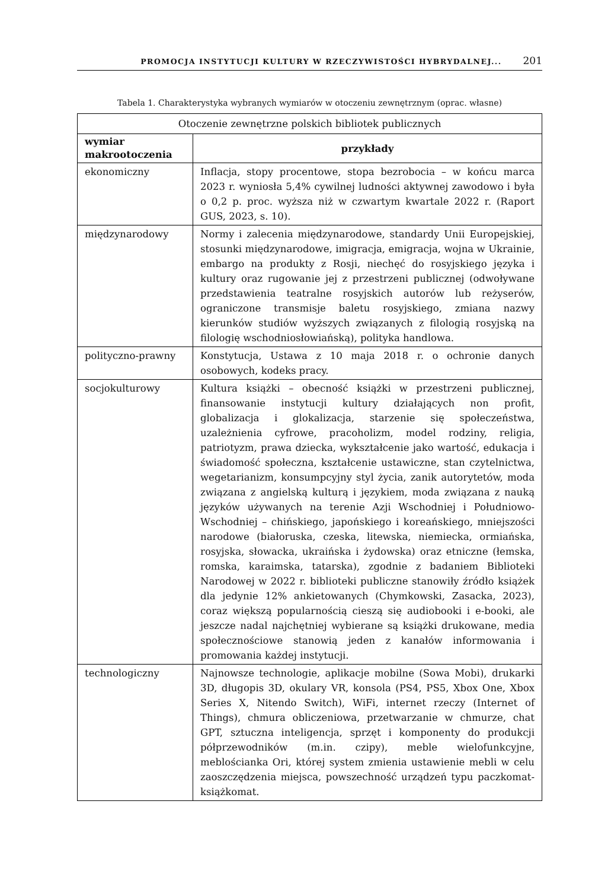PROMOCJA INSTYTUCJI KULTURY W RZECZYWISTOŚCI HYBRYDALNEJ... 201
Tabela 1. Charakterystyka wybranych wymiarów w otoczeniu zewnętrznym (oprac. własne)
| Otoczenie zewnętrzne polskich bibliotek publicznych | |
| wymiar makrootoczenia | przykłady |
| ekonomiczny | Inflacja, stopy procentowe, stopa bezrobocia – w końcu marca 2023 r. wyniosła 5,4% cywilnej ludności aktywnej zawodowo i była o 0,2 p. proc. wyższa niż w czwartym kwartale 2022 r. (Raport GUS, 2023, s. 10). |
| międzynarodowy | Normy i zalecenia międzynarodowe, standardy Unii Europejskiej, stosunki międzynarodowe, imigracja, emigracja, wojna w Ukrainie, embargo na produkty z Rosji, niechęć do rosyjskiego języka i kultury oraz rugowanie jej z przestrzeni publicznej (odwoływane przedstawienia teatralne rosyjskich autorów lub reżyserów, ograniczone transmisje baletu rosyjskiego, zmiana nazwy kierunków studiów wyższych związanych z filologią rosyjską na filologię wschodniosłowiańską), polityka handlowa. |
| polityczno-prawny | Konstytucja, Ustawa z 10 maja 2018 r. o ochronie danych osobowych, kodeks pracy. |
| socjokulturowy | Kultura książki – obecność książki w przestrzeni publicznej, finansowanie instytucji kultury działających non profit, globalizacja i glokalizacja, starzenie się społeczeństwa, uzależnienia cyfrowe, pracoholizm, model rodziny, religia, patriotyzm, prawa dziecka, wykształcenie jako wartość, edukacja i świadomość społeczna, kształcenie ustawiczne, stan czytelnictwa, wegetarianizm, konsumpcyjny styl życia, zanik autorytetów, moda związana z angielską kulturą i językiem, moda związana z nauką języków używanych na terenie Azji Wschodniej i Południowo-Wschodniej – chińskiego, japońskiego i koreańskiego, mniejszości narodowe (białoruska, czeska, litewska, niemiecka, ormiańska, rosyjska, słowacka, ukraińska i żydowska) oraz etniczne (łemska, romska, karaimska, tatarska), zgodnie z badaniem Biblioteki Narodowej w 2022 r. biblioteki publiczne stanowiły źródło książek dla jedynie 12% ankietowanych (Chymkowski, Zasacka, 2023), coraz większą popularnością cieszą się audiobooki i e-booki, ale jeszcze nadal najchętniej wybierane są książki drukowane, media społecznościowe stanowią jeden z kanałów informowania i promowania każdej instytucji. |
| technologiczny | Najnowsze technologie, aplikacje mobilne (Sowa Mobi), drukarki 3D, długopis 3D, okulary VR, konsola (PS4, PS5, Xbox One, Xbox Series X, Nitendo Switch), WiFi, internet rzeczy (Internet of Things), chmura obliczeniowa, przetwarzanie w chmurze, chat GPT, sztuczna inteligencja, sprzęt i komponenty do produkcji półprzewodników (m.in. czipy), meble wielofunkcyjne, meblościanka Ori, której system zmienia ustawienie mebli w celu zaoszczędzenia miejsca, powszechność urządzeń typu paczkomat-książkomat. |